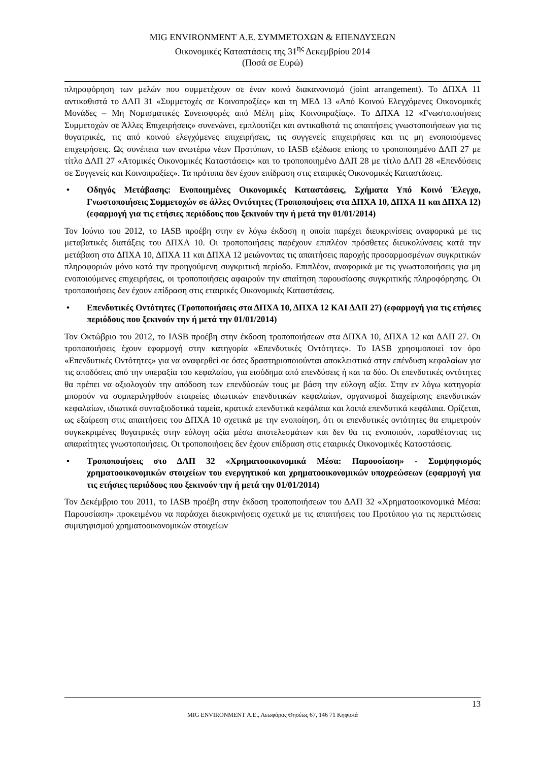MIG ENVIRONMENT Α.Ε. ΣΥΜΜΕΤΟΧΩΝ & ΕΠΕΝΔΥΣΕΩΝ
Οικονομικές Καταστάσεις της 31<sup>ης</sup> Δεκεμβρίου 2014
(Ποσά σε Ευρώ)
πληροφόρηση των μελών που συμμετέχουν σε έναν κοινό διακανονισμό (joint arrangement). Το ΔΠΧΑ 11 αντικαθιστά το ΔΛΠ 31 «Συμμετοχές σε Κοινοπραξίες» και τη ΜΕΔ 13 «Από Κοινού Ελεγχόμενες Οικονομικές Μονάδες – Μη Νομισματικές Συνεισφορές από Μέλη μίας Κοινοπραξίας». Το ΔΠΧΑ 12 «Γνωστοποιήσεις Συμμετοχών σε Άλλες Επιχειρήσεις» συνενώνει, εμπλουτίζει και αντικαθιστά τις απαιτήσεις γνωστοποιήσεων για τις θυγατρικές, τις από κοινού ελεγχόμενες επιχειρήσεις, τις συγγενείς επιχειρήσεις και τις μη ενοποιούμενες επιχειρήσεις. Ως συνέπεια των ανωτέρω νέων Προτύπων, το IASB εξέδωσε επίσης το τροποποιημένο ΔΛΠ 27 με τίτλο ΔΛΠ 27 «Ατομικές Οικονομικές Καταστάσεις» και το τροποποιημένο ΔΛΠ 28 με τίτλο ΔΛΠ 28 «Επενδύσεις σε Συγγενείς και Κοινοπραξίες». Τα πρότυπα δεν έχουν επίδραση στις εταιρικές Οικονομικές Καταστάσεις.
• Οδηγός Μετάβασης: Ενοποιημένες Οικονομικές Καταστάσεις, Σχήματα Υπό Κοινό Έλεγχο, Γνωστοποιήσεις Συμμετοχών σε άλλες Οντότητες (Τροποποιήσεις στα ΔΠΧΑ 10, ΔΠΧΑ 11 και ΔΠΧΑ 12) (εφαρμογή για τις ετήσιες περιόδους που ξεκινούν την ή μετά την 01/01/2014)
Τον Ιούνιο του 2012, το IASB προέβη στην εν λόγω έκδοση η οποία παρέχει διευκρινίσεις αναφορικά με τις μεταβατικές διατάξεις του ΔΠΧΑ 10. Οι τροποποιήσεις παρέχουν επιπλέον πρόσθετες διευκολύνσεις κατά την μετάβαση στα ΔΠΧΑ 10, ΔΠΧΑ 11 και ΔΠΧΑ 12 μειώνοντας τις απαιτήσεις παροχής προσαρμοσμένων συγκριτικών πληροφοριών μόνο κατά την προηγούμενη συγκριτική περίοδο. Επιπλέον, αναφορικά με τις γνωστοποιήσεις για μη ενοποιούμενες επιχειρήσεις, οι τροποποιήσεις αφαιρούν την απαίτηση παρουσίασης συγκριτικής πληροφόρησης. Οι τροποποιήσεις δεν έχουν επίδραση στις εταιρικές Οικονομικές Καταστάσεις.
• Επενδυτικές Οντότητες (Τροποποιήσεις στα ΔΠΧΑ 10, ΔΠΧΑ 12 ΚΑΙ ΔΛΠ 27) (εφαρμογή για τις ετήσιες περιόδους που ξεκινούν την ή μετά την 01/01/2014)
Τον Οκτώβριο του 2012, το IASB προέβη στην έκδοση τροποποιήσεων στα ΔΠΧΑ 10, ΔΠΧΑ 12 και ΔΛΠ 27. Οι τροποποιήσεις έχουν εφαρμογή στην κατηγορία «Επενδυτικές Οντότητες». Το IASB χρησιμοποιεί τον όρο «Επενδυτικές Οντότητες» για να αναφερθεί σε όσες δραστηριοποιούνται αποκλειστικά στην επένδυση κεφαλαίων για τις αποδόσεις από την υπεραξία του κεφαλαίου, για εισόδημα από επενδύσεις ή και τα δύο. Οι επενδυτικές οντότητες θα πρέπει να αξιολογούν την απόδοση των επενδύσεών τους με βάση την εύλογη αξία. Στην εν λόγω κατηγορία μπορούν να συμπεριληφθούν εταιρείες ιδιωτικών επενδυτικών κεφαλαίων, οργανισμοί διαχείρισης επενδυτικών κεφαλαίων, ιδιωτικά συνταξιοδοτικά ταμεία, κρατικά επενδυτικά κεφάλαια και λοιπά επενδυτικά κεφάλαια. Ορίζεται, ως εξαίρεση στις απαιτήσεις του ΔΠΧΑ 10 σχετικά με την ενοποίηση, ότι οι επενδυτικές οντότητες θα επιμετρούν συγκεκριμένες θυγατρικές στην εύλογη αξία μέσω αποτελεσμάτων και δεν θα τις ενοποιούν, παραθέτοντας τις απαραίτητες γνωστοποιήσεις. Οι τροποποιήσεις δεν έχουν επίδραση στις εταιρικές Οικονομικές Καταστάσεις.
• Τροποποιήσεις στο ΔΛΠ 32 «Χρηματοοικονομικά Μέσα: Παρουσίαση» - Συμψηφισμός χρηματοοικονομικών στοιχείων του ενεργητικού και χρηματοοικονομικών υποχρεώσεων (εφαρμογή για τις ετήσιες περιόδους που ξεκινούν την ή μετά την 01/01/2014)
Τον Δεκέμβριο του 2011, το IASB προέβη στην έκδοση τροποποιήσεων του ΔΛΠ 32 «Χρηματοοικονομικά Μέσα: Παρουσίαση» προκειμένου να παράσχει διευκρινήσεις σχετικά με τις απαιτήσεις του Προτύπου για τις περιπτώσεις συμψηφισμού χρηματοοικονομικών στοιχείων
13
MIG ENVIRONMENT Α.Ε., Λεωφόρος Θησέως 67, 146 71 Κηφισιά